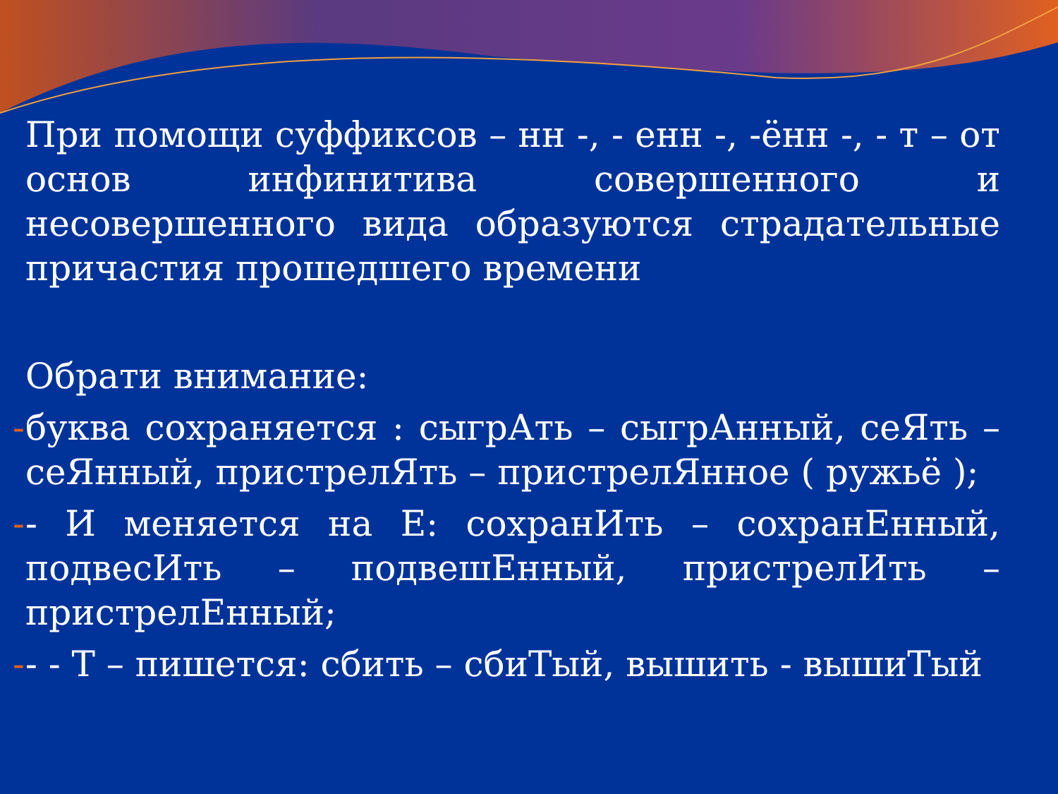При помощи суффиксов – нн -, - енн -, -ённ -, - т – от основ инфинитива совершенного и несовершенного вида образуются страдательные причастия прошедшего времени
Обрати внимание:
- буква сохраняется : сыгрАть – сыгрАнный, сеЯть – сеЯнный, пристрелЯть – пристрелЯнное ( ружьё );
- - И меняется на Е: сохранИть – сохранЕнный, подвесИть – подвешЕнный, пристрелИть – пристрелЕнный;
- - - Т – пишется: сбить – сбиТый, вышить - вышиТый